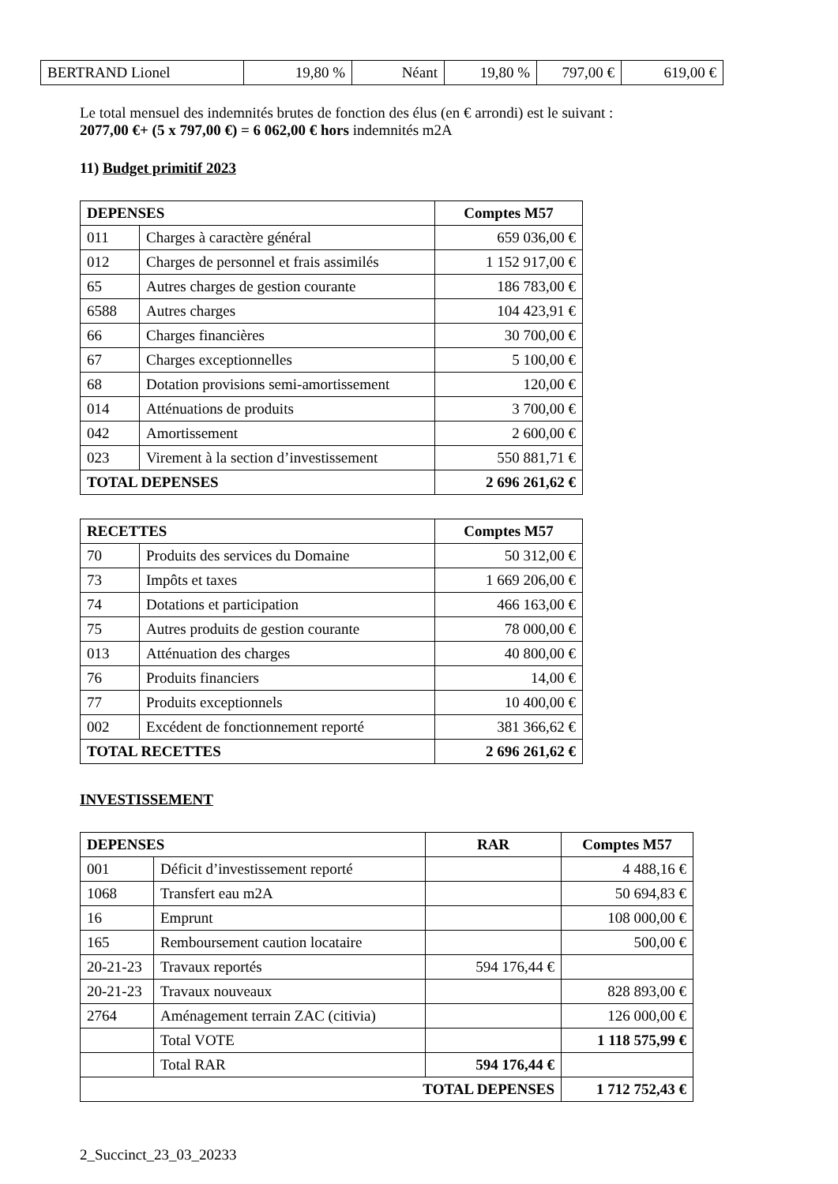| BERTRAND Lionel | 19,80 % | Néant | 19,80 % | 797,00 € | 619,00 € |
Le total mensuel des indemnités brutes de fonction des élus (en € arrondi) est le suivant :
2077,00 €+ (5 x 797,00 €) = 6 062,00 € hors indemnités m2A
11) Budget primitif 2023
| DEPENSES | | Comptes M57 |
| --- | --- | --- |
| 011 | Charges à caractère général | 659 036,00 € |
| 012 | Charges de personnel et frais assimilés | 1 152 917,00 € |
| 65 | Autres charges de gestion courante | 186 783,00 € |
| 6588 | Autres charges | 104 423,91 € |
| 66 | Charges financières | 30 700,00 € |
| 67 | Charges exceptionnelles | 5 100,00 € |
| 68 | Dotation provisions semi-amortissement | 120,00 € |
| 014 | Atténuations de produits | 3 700,00 € |
| 042 | Amortissement | 2 600,00 € |
| 023 | Virement à la section d’investissement | 550 881,71 € |
| TOTAL DEPENSES | | 2 696 261,62 € |
| RECETTES | | Comptes M57 |
| --- | --- | --- |
| 70 | Produits des services du Domaine | 50 312,00 € |
| 73 | Impôts et taxes | 1 669 206,00 € |
| 74 | Dotations et participation | 466 163,00 € |
| 75 | Autres produits de gestion courante | 78 000,00 € |
| 013 | Atténuation des charges | 40 800,00 € |
| 76 | Produits financiers | 14,00 € |
| 77 | Produits exceptionnels | 10 400,00 € |
| 002 | Excédent de fonctionnement reporté | 381 366,62 € |
| TOTAL RECETTES | | 2 696 261,62 € |
INVESTISSEMENT
| DEPENSES | | RAR | Comptes M57 |
| --- | --- | --- | --- |
| 001 | Déficit d’investissement reporté | | 4 488,16 € |
| 1068 | Transfert eau m2A | | 50 694,83 € |
| 16 | Emprunt | | 108 000,00 € |
| 165 | Remboursement caution locataire | | 500,00 € |
| 20-21-23 | Travaux reportés | 594 176,44 € | |
| 20-21-23 | Travaux nouveaux | | 828 893,00 € |
| 2764 | Aménagement terrain ZAC (citivia) | | 126 000,00 € |
| | Total VOTE | | 1 118 575,99 € |
| | Total RAR | 594 176,44 € | |
| TOTAL DEPENSES | | | 1 712 752,43 € |
2_Succinct_23_03_20233